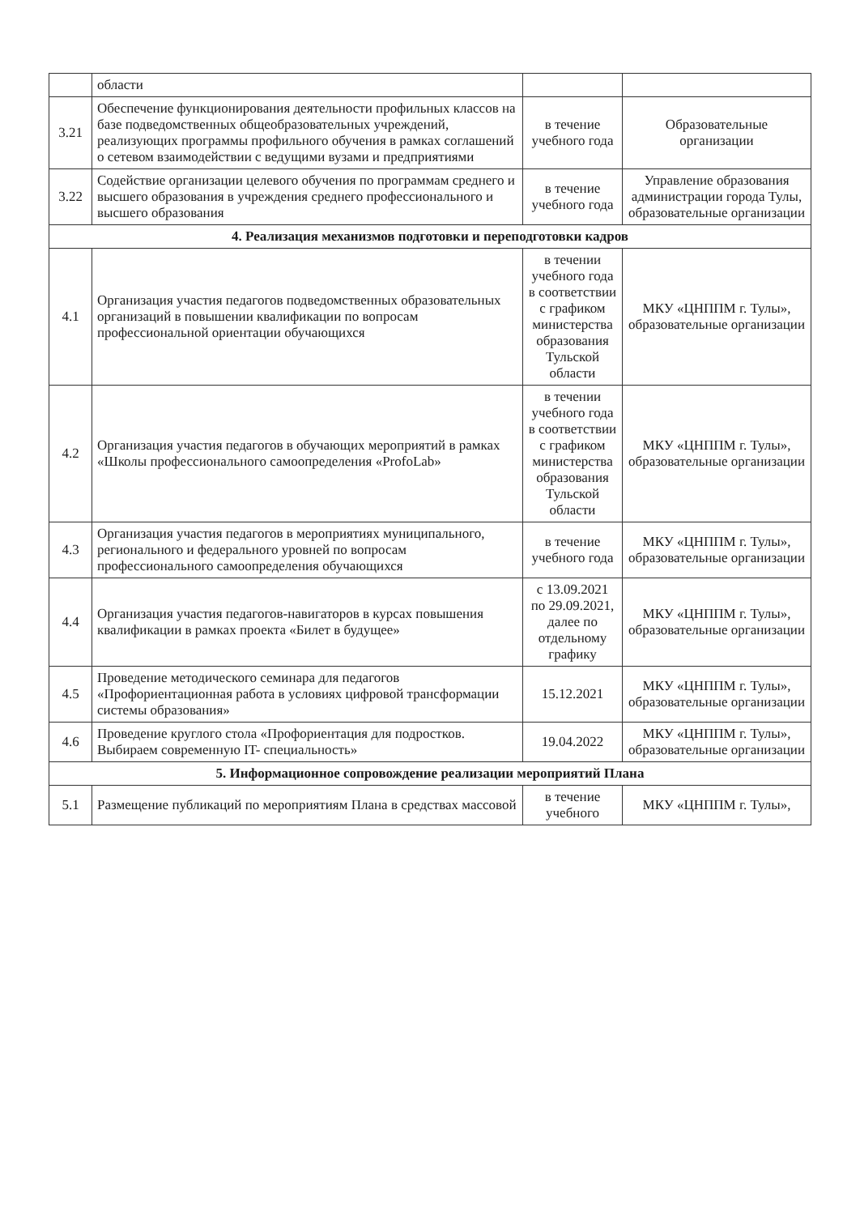| | области | | |
| 3.21 | Обеспечение функционирования деятельности профильных классов на базе подведомственных общеобразовательных учреждений, реализующих программы профильного обучения в рамках соглашений о сетевом взаимодействии с ведущими вузами и предприятиями | в течение учебного года | Образовательные организации |
| 3.22 | Содействие организации целевого обучения по программам среднего и высшего образования в учреждения среднего профессионального и высшего образования | в течение учебного года | Управление образования администрации города Тулы, образовательные организации |
| 4. Реализация механизмов подготовки и переподготовки кадров | | | |
| 4.1 | Организация участия педагогов подведомственных образовательных организаций в повышении квалификации по вопросам профессиональной ориентации обучающихся | в течении учебного года в соответствии с графиком министерства образования Тульской области | МКУ «ЦНППМ г. Тулы», образовательные организации |
| 4.2 | Организация участия педагогов в обучающих мероприятий в рамках «Школы профессионального самоопределения «ProfoLab» | в течении учебного года в соответствии с графиком министерства образования Тульской области | МКУ «ЦНППМ г. Тулы», образовательные организации |
| 4.3 | Организация участия педагогов в мероприятиях муниципального, регионального и федерального уровней по вопросам профессионального самоопределения обучающихся | в течение учебного года | МКУ «ЦНППМ г. Тулы», образовательные организации |
| 4.4 | Организация участия педагогов-навигаторов в курсах повышения квалификации в рамках проекта «Билет в будущее» | с 13.09.2021 по 29.09.2021, далее по отдельному графику | МКУ «ЦНППМ г. Тулы», образовательные организации |
| 4.5 | Проведение методического семинара для педагогов «Профориентационная работа в условиях цифровой трансформации системы образования» | 15.12.2021 | МКУ «ЦНППМ г. Тулы», образовательные организации |
| 4.6 | Проведение круглого стола «Профориентация для подростков. Выбираем современную IT- специальность» | 19.04.2022 | МКУ «ЦНППМ г. Тулы», образовательные организации |
| 5. Информационное сопровождение реализации мероприятий Плана | | | |
| 5.1 | Размещение публикаций по мероприятиям Плана в средствах массовой | в течение учебного | МКУ «ЦНППМ г. Тулы», |